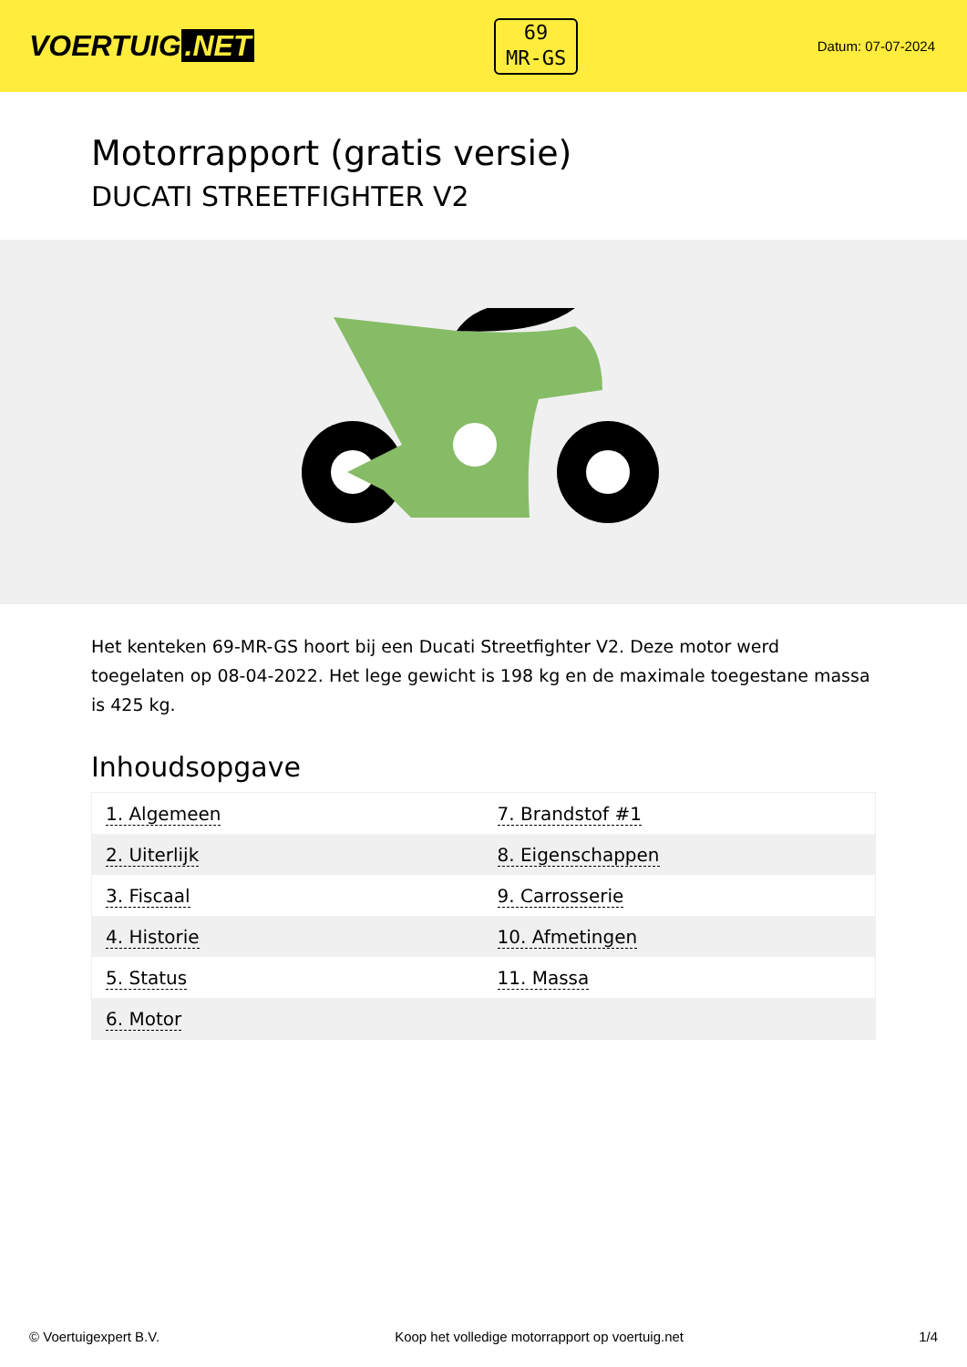VOERTUIG.NET
69
MR-GS
Datum: 07-07-2024
Motorrapport (gratis versie)
DUCATI STREETFIGHTER V2
Het kenteken 69-MR-GS hoort bij een Ducati Streetfighter V2. Deze motor werd toegelaten op 08-04-2022. Het lege gewicht is 198 kg en de maximale toegestane massa is 425 kg.
Inhoudsopgave
| 1. Algemeen | 7. Brandstof #1 |
| 2. Uiterlijk | 8. Eigenschappen |
| 3. Fiscaal | 9. Carrosserie |
| 4. Historie | 10. Afmetingen |
| 5. Status | 11. Massa |
| 6. Motor | |
© Voertuigexpert B.V. Koop het volledige motorrapport op voertuig.net 1/4